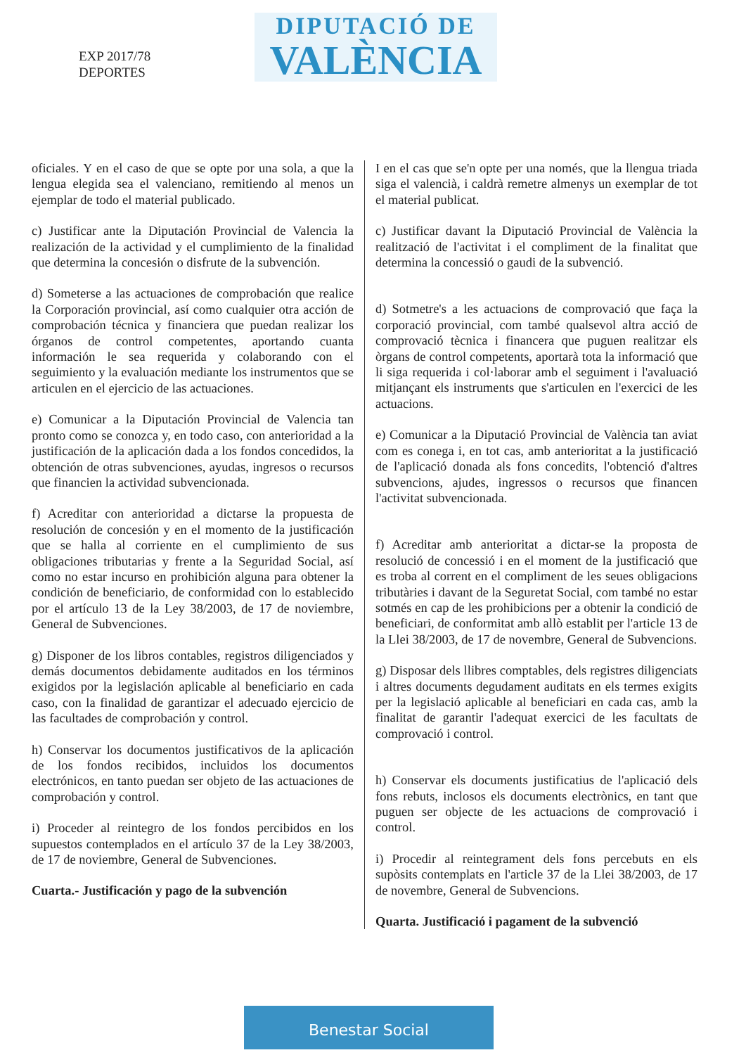EXP 2017/78
DEPORTES
DIPUTACIÓ DE
VALÈNCIA
oficiales. Y en el caso de que se opte por una sola, a que la lengua elegida sea el valenciano, remitiendo al menos un ejemplar de todo el material publicado.
c) Justificar ante la Diputación Provincial de Valencia la realización de la actividad y el cumplimiento de la finalidad que determina la concesión o disfrute de la subvención.
d) Someterse a las actuaciones de comprobación que realice la Corporación provincial, así como cualquier otra acción de comprobación técnica y financiera que puedan realizar los órganos de control competentes, aportando cuanta información le sea requerida y colaborando con el seguimiento y la evaluación mediante los instrumentos que se articulen en el ejercicio de las actuaciones.
e) Comunicar a la Diputación Provincial de Valencia tan pronto como se conozca y, en todo caso, con anterioridad a la justificación de la aplicación dada a los fondos concedidos, la obtención de otras subvenciones, ayudas, ingresos o recursos que financien la actividad subvencionada.
f) Acreditar con anterioridad a dictarse la propuesta de resolución de concesión y en el momento de la justificación que se halla al corriente en el cumplimiento de sus obligaciones tributarias y frente a la Seguridad Social, así como no estar incurso en prohibición alguna para obtener la condición de beneficiario, de conformidad con lo establecido por el artículo 13 de la Ley 38/2003, de 17 de noviembre, General de Subvenciones.
g) Disponer de los libros contables, registros diligenciados y demás documentos debidamente auditados en los términos exigidos por la legislación aplicable al beneficiario en cada caso, con la finalidad de garantizar el adecuado ejercicio de las facultades de comprobación y control.
h) Conservar los documentos justificativos de la aplicación de los fondos recibidos, incluidos los documentos electrónicos, en tanto puedan ser objeto de las actuaciones de comprobación y control.
i) Proceder al reintegro de los fondos percibidos en los supuestos contemplados en el artículo 37 de la Ley 38/2003, de 17 de noviembre, General de Subvenciones.
Cuarta.- Justificación y pago de la subvención
I en el cas que se'n opte per una només, que la llengua triada siga el valencià, i caldrà remetre almenys un exemplar de tot el material publicat.
c) Justificar davant la Diputació Provincial de València la realització de l'activitat i el compliment de la finalitat que determina la concessió o gaudi de la subvenció.
d) Sotmetre's a les actuacions de comprovació que faça la corporació provincial, com també qualsevol altra acció de comprovació tècnica i financera que puguen realitzar els òrgans de control competents, aportarà tota la informació que li siga requerida i col·laborar amb el seguiment i l'avaluació mitjançant els instruments que s'articulen en l'exercici de les actuacions.
e) Comunicar a la Diputació Provincial de València tan aviat com es conega i, en tot cas, amb anterioritat a la justificació de l'aplicació donada als fons concedits, l'obtenció d'altres subvencions, ajudes, ingressos o recursos que financen l'activitat subvencionada.
f) Acreditar amb anterioritat a dictar-se la proposta de resolució de concessió i en el moment de la justificació que es troba al corrent en el compliment de les seues obligacions tributàries i davant de la Seguretat Social, com també no estar sotmés en cap de les prohibicions per a obtenir la condició de beneficiari, de conformitat amb allò establit per l'article 13 de la Llei 38/2003, de 17 de novembre, General de Subvencions.
g) Disposar dels llibres comptables, dels registres diligenciats i altres documents degudament auditats en els termes exigits per la legislació aplicable al beneficiari en cada cas, amb la finalitat de garantir l'adequat exercici de les facultats de comprovació i control.
h) Conservar els documents justificatius de l'aplicació dels fons rebuts, inclosos els documents electrònics, en tant que puguen ser objecte de les actuacions de comprovació i control.
i) Procedir al reintegrament dels fons percebuts en els supòsits contemplats en l'article 37 de la Llei 38/2003, de 17 de novembre, General de Subvencions.
Quarta. Justificació i pagament de la subvenció
Benestar Social